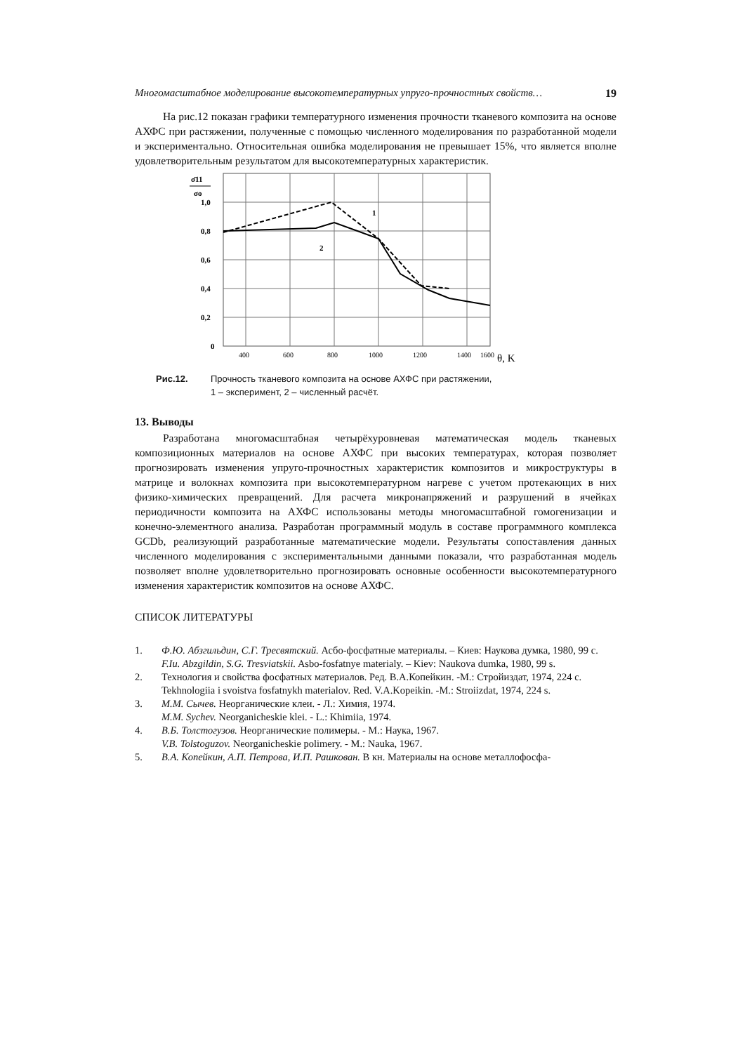Многомасштабное моделирование высокотемпературных упруго-прочностных свойств… 19
На рис.12 показан графики температурного изменения прочности тканевого композита на основе АХФС при растяжении, полученные с помощью численного моделирования по разработанной модели и экспериментально. Относительная ошибка моделирования не превышает 15%, что является вполне удовлетворительным результатом для высокотемпературных характеристик.
σ̄11
σo
1,0
0,8
0,6
0,4
0,2
0
400
600
800
1000
1200
1400
1600
θ, K
1
2
Рис.12. Прочность тканевого композита на основе АХФС при растяжении,
1 – эксперимент, 2 – численный расчёт.
13. Выводы
Разработана многомасштабная четырёхуровневая математическая модель тканевых композиционных материалов на основе АХФС при высоких температурах, которая позволяет прогнозировать изменения упруго-прочностных характеристик композитов и микроструктуры в матрице и волокнах композита при высокотемпературном нагреве с учетом протекающих в них физико-химических превращений. Для расчета микронапряжений и разрушений в ячейках периодичности композита на АХФС использованы методы многомасштабной гомогенизации и конечно-элементного анализа. Разработан программный модуль в составе программного комплекса GCDb, реализующий разработанные математические модели. Результаты сопоставления данных численного моделирования с экспериментальными данными показали, что разработанная модель позволяет вполне удовлетворительно прогнозировать основные особенности высокотемпературного изменения характеристик композитов на основе АХФС.
СПИСОК ЛИТЕРАТУРЫ
1. Ф.Ю. Абзгильдин, С.Г. Тресвятский. Асбо-фосфатные материалы. – Киев: Наукова думка, 1980, 99 с.
F.Iu. Abzgildin, S.G. Tresviatskii. Asbo-fosfatnye materialy. – Kiev: Naukova dumka, 1980, 99 s.
2. Технология и свойства фосфатных материалов. Ред. В.А.Копейкин. -М.: Стройиздат, 1974, 224 с.
Tekhnologiia i svoistva fosfatnykh materialov. Red. V.A.Kopeikin. -M.: Stroiizdat, 1974, 224 s.
3. М.М. Сычев. Неорганические клеи. - Л.: Химия, 1974.
M.M. Sychev. Neorganicheskie klei. - L.: Khimiia, 1974.
4. В.Б. Толстогузов. Неорганические полимеры. - М.: Наука, 1967.
V.B. Tolstoguzov. Neorganicheskie polimery. - M.: Nauka, 1967.
5. В.А. Копейкин, А.П. Петрова, И.П. Рашкован. В кн. Материалы на основе металлофосфа-